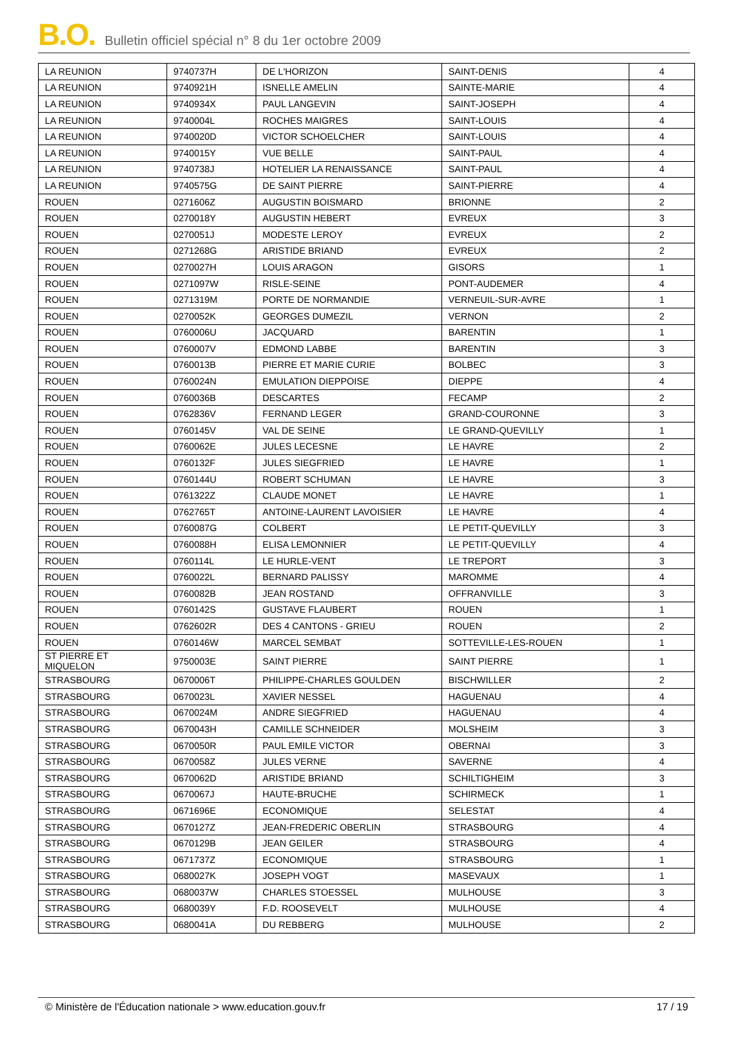B.O. Bulletin officiel spécial n° 8 du 1er octobre 2009
| LA REUNION | 9740737H | DE L'HORIZON | SAINT-DENIS | 4 |
| LA REUNION | 9740921H | ISNELLE AMELIN | SAINTE-MARIE | 4 |
| LA REUNION | 9740934X | PAUL LANGEVIN | SAINT-JOSEPH | 4 |
| LA REUNION | 9740004L | ROCHES MAIGRES | SAINT-LOUIS | 4 |
| LA REUNION | 9740020D | VICTOR SCHOELCHER | SAINT-LOUIS | 4 |
| LA REUNION | 9740015Y | VUE BELLE | SAINT-PAUL | 4 |
| LA REUNION | 9740738J | HOTELIER LA RENAISSANCE | SAINT-PAUL | 4 |
| LA REUNION | 9740575G | DE SAINT PIERRE | SAINT-PIERRE | 4 |
| ROUEN | 0271606Z | AUGUSTIN BOISMARD | BRIONNE | 2 |
| ROUEN | 0270018Y | AUGUSTIN HEBERT | EVREUX | 3 |
| ROUEN | 0270051J | MODESTE LEROY | EVREUX | 2 |
| ROUEN | 0271268G | ARISTIDE BRIAND | EVREUX | 2 |
| ROUEN | 0270027H | LOUIS ARAGON | GISORS | 1 |
| ROUEN | 0271097W | RISLE-SEINE | PONT-AUDEMER | 4 |
| ROUEN | 0271319M | PORTE DE NORMANDIE | VERNEUIL-SUR-AVRE | 1 |
| ROUEN | 0270052K | GEORGES DUMEZIL | VERNON | 2 |
| ROUEN | 0760006U | JACQUARD | BARENTIN | 1 |
| ROUEN | 0760007V | EDMOND LABBE | BARENTIN | 3 |
| ROUEN | 0760013B | PIERRE ET MARIE CURIE | BOLBEC | 3 |
| ROUEN | 0760024N | EMULATION DIEPPOISE | DIEPPE | 4 |
| ROUEN | 0760036B | DESCARTES | FECAMP | 2 |
| ROUEN | 0762836V | FERNAND LEGER | GRAND-COURONNE | 3 |
| ROUEN | 0760145V | VAL DE SEINE | LE GRAND-QUEVILLY | 1 |
| ROUEN | 0760062E | JULES LECESNE | LE HAVRE | 2 |
| ROUEN | 0760132F | JULES SIEGFRIED | LE HAVRE | 1 |
| ROUEN | 0760144U | ROBERT SCHUMAN | LE HAVRE | 3 |
| ROUEN | 0761322Z | CLAUDE MONET | LE HAVRE | 1 |
| ROUEN | 0762765T | ANTOINE-LAURENT LAVOISIER | LE HAVRE | 4 |
| ROUEN | 0760087G | COLBERT | LE PETIT-QUEVILLY | 3 |
| ROUEN | 0760088H | ELISA LEMONNIER | LE PETIT-QUEVILLY | 4 |
| ROUEN | 0760114L | LE HURLE-VENT | LE TREPORT | 3 |
| ROUEN | 0760022L | BERNARD PALISSY | MAROMME | 4 |
| ROUEN | 0760082B | JEAN ROSTAND | OFFRANVILLE | 3 |
| ROUEN | 0760142S | GUSTAVE FLAUBERT | ROUEN | 1 |
| ROUEN | 0762602R | DES 4 CANTONS - GRIEU | ROUEN | 2 |
| ROUEN | 0760146W | MARCEL SEMBAT | SOTTEVILLE-LES-ROUEN | 1 |
| ST PIERRE ET MIQUELON | 9750003E | SAINT PIERRE | SAINT PIERRE | 1 |
| STRASBOURG | 0670006T | PHILIPPE-CHARLES GOULDEN | BISCHWILLER | 2 |
| STRASBOURG | 0670023L | XAVIER NESSEL | HAGUENAU | 4 |
| STRASBOURG | 0670024M | ANDRE SIEGFRIED | HAGUENAU | 4 |
| STRASBOURG | 0670043H | CAMILLE SCHNEIDER | MOLSHEIM | 3 |
| STRASBOURG | 0670050R | PAUL EMILE VICTOR | OBERNAI | 3 |
| STRASBOURG | 0670058Z | JULES VERNE | SAVERNE | 4 |
| STRASBOURG | 0670062D | ARISTIDE BRIAND | SCHILTIGHEIM | 3 |
| STRASBOURG | 0670067J | HAUTE-BRUCHE | SCHIRMECK | 1 |
| STRASBOURG | 0671696E | ECONOMIQUE | SELESTAT | 4 |
| STRASBOURG | 0670127Z | JEAN-FREDERIC OBERLIN | STRASBOURG | 4 |
| STRASBOURG | 0670129B | JEAN GEILER | STRASBOURG | 4 |
| STRASBOURG | 0671737Z | ECONOMIQUE | STRASBOURG | 1 |
| STRASBOURG | 0680027K | JOSEPH VOGT | MASEVAUX | 1 |
| STRASBOURG | 0680037W | CHARLES STOESSEL | MULHOUSE | 3 |
| STRASBOURG | 0680039Y | F.D. ROOSEVELT | MULHOUSE | 4 |
| STRASBOURG | 0680041A | DU REBBERG | MULHOUSE | 2 |
© Ministère de l'Éducation nationale > www.education.gouv.fr 17 / 19